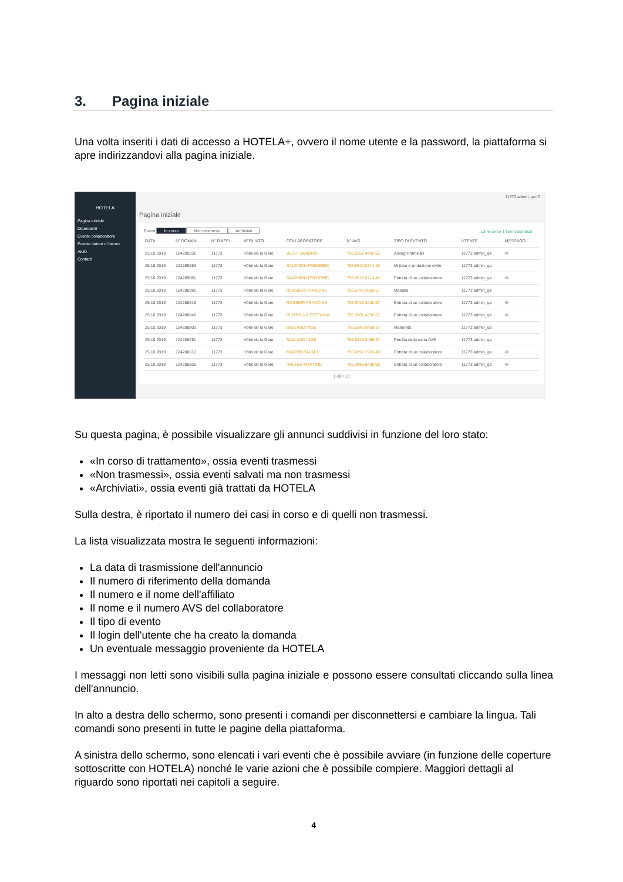3. Pagina iniziale
Una volta inseriti i dati di accesso a HOTELA+, ovvero il nome utente e la password, la piattaforma si apre indirizzandovi alla pagina iniziale.
HOTELA
Pagina iniziale
Dipendenti
Evento collaboratore
Evento datore di lavoro
Aiuto
Contatti
11773.admin_qa IT
Pagina iniziale
Eventi In corso Non trasmessi Archiviati 13 In corso 1 Non trasmessi
| DATA | N° DOMAN... | N° D'AFFI... | AFFILIATO | COLLABORATORE | N° AVS | TIPO DI EVENTO | UTENTE | MESSAGG... |
| --- | --- | --- | --- | --- | --- | --- | --- | --- |
| 25.10.2019 | 124289332 | 11773 | Hôtel de la Gare | WEST SANDRO | 756.0552.4442.62 | Assegni familiari | 11773.admin_qa | ✉ |
| 25.10.2019 | 124289263 | 11773 | Hôtel de la Gare | SALOMON FREDERIC | 756.9612.0714.48 | Militare e protezione civile | 11773.admin_qa | |
| 25.10.2019 | 124289061 | 11773 | Hôtel de la Gare | SALOMON FREDERIC | 756.9612.0714.48 | Entrata di un collaboratore | 11773.admin_qa | ✉ |
| 25.10.2019 | 124288991 | 11773 | Hôtel de la Gare | ROSSIER FRANCINE | 756.6727.3000.67 | Malattia | 11773.admin_qa | |
| 25.10.2019 | 124288918 | 11773 | Hôtel de la Gare | ROSSIER FRANCINE | 756.6727.3000.67 | Entrata di un collaboratore | 11773.admin_qa | ✉ |
| 25.10.2019 | 124288849 | 11773 | Hôtel de la Gare | PISTRELLA STEFANIA | 756.3606.4332.67 | Entrata di un collaboratore | 11773.admin_qa | ✉ |
| 25.10.2019 | 124288800 | 11773 | Hôtel de la Gare | BALLAND INGE | 756.5348.0459.37 | Maternità | 11773.admin_qa | |
| 25.10.2019 | 124288781 | 11773 | Hôtel de la Gare | BALLAND INGE | 756.5348.0459.37 | Perdita della carta AVS | 11773.admin_qa | |
| 25.10.2019 | 124288612 | 11773 | Hôtel de la Gare | MARTIN RAFAEL | 756.6897.1924.48 | Entrata di un collaboratore | 11773.admin_qa | ✉ |
| 25.10.2019 | 124288506 | 11773 | Hôtel de la Gare | HALTER MARTINE | 756.3485.9409.00 | Entrata di un collaboratore | 11773.admin_qa | ✉ |
1-10 / 13
Su questa pagina, è possibile visualizzare gli annunci suddivisi in funzione del loro stato:
«In corso di trattamento», ossia eventi trasmessi
«Non trasmessi», ossia eventi salvati ma non trasmessi
«Archiviati», ossia eventi già trattati da HOTELA
Sulla destra, è riportato il numero dei casi in corso e di quelli non trasmessi.
La lista visualizzata mostra le seguenti informazioni:
La data di trasmissione dell'annuncio
Il numero di riferimento della domanda
Il numero e il nome dell'affiliato
Il nome e il numero AVS del collaboratore
Il tipo di evento
Il login dell'utente che ha creato la domanda
Un eventuale messaggio proveniente da HOTELA
I messaggi non letti sono visibili sulla pagina iniziale e possono essere consultati cliccando sulla linea dell'annuncio.
In alto a destra dello schermo, sono presenti i comandi per disconnettersi e cambiare la lingua. Tali comandi sono presenti in tutte le pagine della piattaforma.
A sinistra dello schermo, sono elencati i vari eventi che è possibile avviare (in funzione delle coperture sottoscritte con HOTELA) nonché le varie azioni che è possibile compiere. Maggiori dettagli al riguardo sono riportati nei capitoli a seguire.
4